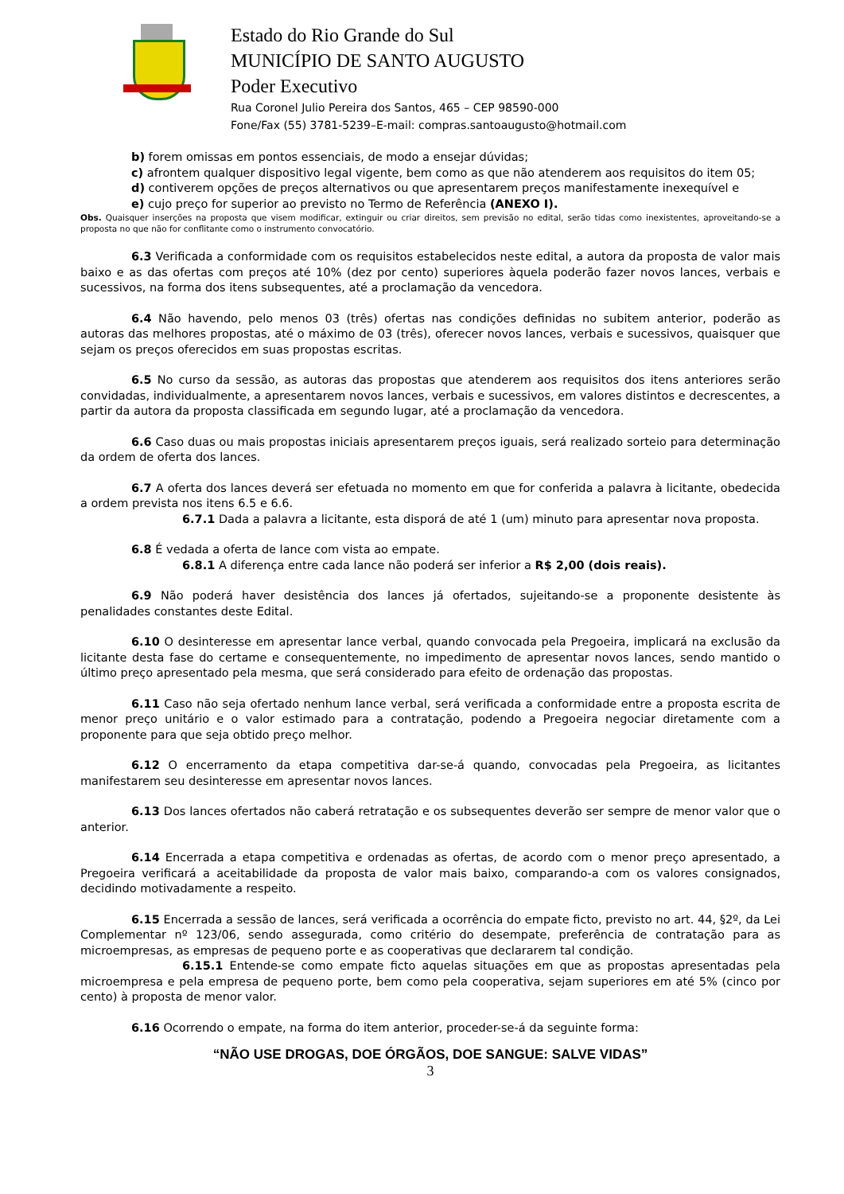Estado do Rio Grande do Sul
MUNICÍPIO DE SANTO AUGUSTO
Poder Executivo
Rua Coronel Julio Pereira dos Santos, 465 – CEP 98590-000
Fone/Fax (55) 3781-5239–E-mail: compras.santoaugusto@hotmail.com
b) forem omissas em pontos essenciais, de modo a ensejar dúvidas;
c) afrontem qualquer dispositivo legal vigente, bem como as que não atenderem aos requisitos do item 05;
d) contiverem opções de preços alternativos ou que apresentarem preços manifestamente inexequível e
e) cujo preço for superior ao previsto no Termo de Referência (ANEXO I).
Obs. Quaisquer inserções na proposta que visem modificar, extinguir ou criar direitos, sem previsão no edital, serão tidas como inexistentes, aproveitando-se a proposta no que não for conflitante como o instrumento convocatório.
6.3 Verificada a conformidade com os requisitos estabelecidos neste edital, a autora da proposta de valor mais baixo e as das ofertas com preços até 10% (dez por cento) superiores àquela poderão fazer novos lances, verbais e sucessivos, na forma dos itens subsequentes, até a proclamação da vencedora.
6.4 Não havendo, pelo menos 03 (três) ofertas nas condições definidas no subitem anterior, poderão as autoras das melhores propostas, até o máximo de 03 (três), oferecer novos lances, verbais e sucessivos, quaisquer que sejam os preços oferecidos em suas propostas escritas.
6.5 No curso da sessão, as autoras das propostas que atenderem aos requisitos dos itens anteriores serão convidadas, individualmente, a apresentarem novos lances, verbais e sucessivos, em valores distintos e decrescentes, a partir da autora da proposta classificada em segundo lugar, até a proclamação da vencedora.
6.6 Caso duas ou mais propostas iniciais apresentarem preços iguais, será realizado sorteio para determinação da ordem de oferta dos lances.
6.7 A oferta dos lances deverá ser efetuada no momento em que for conferida a palavra à licitante, obedecida a ordem prevista nos itens 6.5 e 6.6.
6.7.1 Dada a palavra a licitante, esta disporá de até 1 (um) minuto para apresentar nova proposta.
6.8 É vedada a oferta de lance com vista ao empate.
6.8.1 A diferença entre cada lance não poderá ser inferior a R$ 2,00 (dois reais).
6.9 Não poderá haver desistência dos lances já ofertados, sujeitando-se a proponente desistente às penalidades constantes deste Edital.
6.10 O desinteresse em apresentar lance verbal, quando convocada pela Pregoeira, implicará na exclusão da licitante desta fase do certame e consequentemente, no impedimento de apresentar novos lances, sendo mantido o último preço apresentado pela mesma, que será considerado para efeito de ordenação das propostas.
6.11 Caso não seja ofertado nenhum lance verbal, será verificada a conformidade entre a proposta escrita de menor preço unitário e o valor estimado para a contratação, podendo a Pregoeira negociar diretamente com a proponente para que seja obtido preço melhor.
6.12 O encerramento da etapa competitiva dar-se-á quando, convocadas pela Pregoeira, as licitantes manifestarem seu desinteresse em apresentar novos lances.
6.13 Dos lances ofertados não caberá retratação e os subsequentes deverão ser sempre de menor valor que o anterior.
6.14 Encerrada a etapa competitiva e ordenadas as ofertas, de acordo com o menor preço apresentado, a Pregoeira verificará a aceitabilidade da proposta de valor mais baixo, comparando-a com os valores consignados, decidindo motivadamente a respeito.
6.15 Encerrada a sessão de lances, será verificada a ocorrência do empate ficto, previsto no art. 44, §2º, da Lei Complementar nº 123/06, sendo assegurada, como critério do desempate, preferência de contratação para as microempresas, as empresas de pequeno porte e as cooperativas que declararem tal condição.
6.15.1 Entende-se como empate ficto aquelas situações em que as propostas apresentadas pela microempresa e pela empresa de pequeno porte, bem como pela cooperativa, sejam superiores em até 5% (cinco por cento) à proposta de menor valor.
6.16 Ocorrendo o empate, na forma do item anterior, proceder-se-á da seguinte forma:
“NÃO USE DROGAS, DOE ÓRGÃOS, DOE SANGUE: SALVE VIDAS”
3